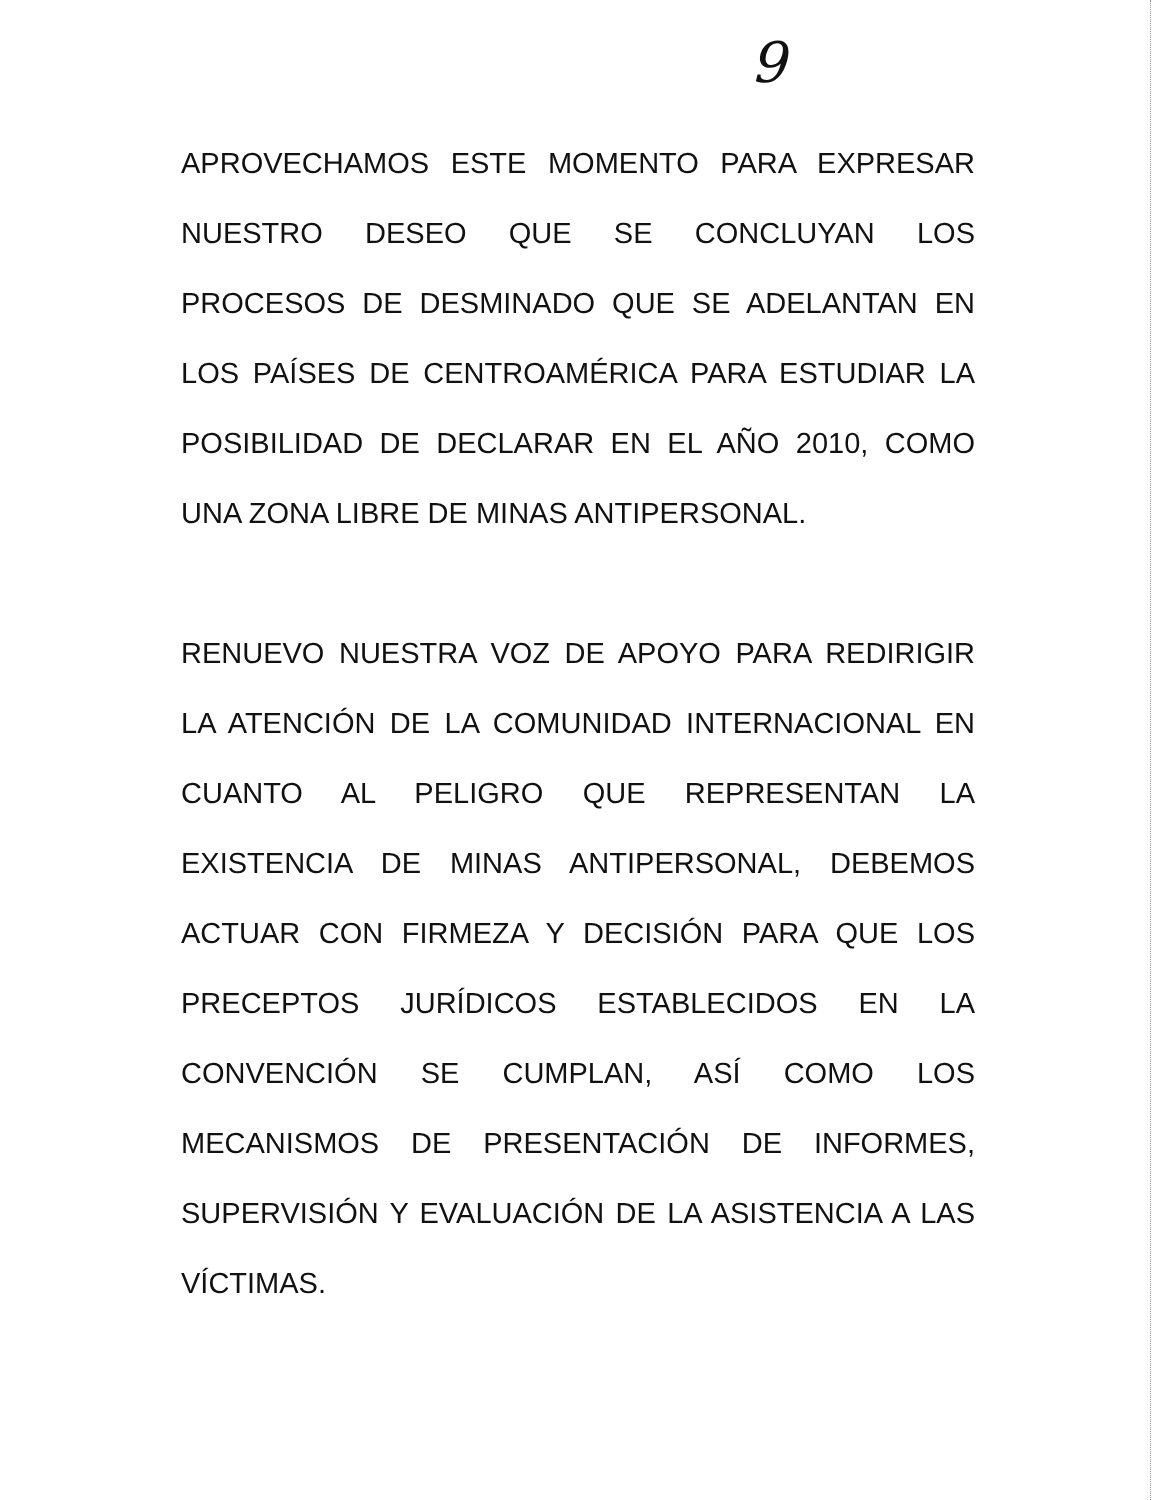9
APROVECHAMOS ESTE MOMENTO PARA EXPRESAR NUESTRO DESEO QUE SE CONCLUYAN LOS PROCESOS DE DESMINADO QUE SE ADELANTAN EN LOS PAÍSES DE CENTROAMÉRICA PARA ESTUDIAR LA POSIBILIDAD DE DECLARAR EN EL AÑO 2010, COMO UNA ZONA LIBRE DE MINAS ANTIPERSONAL.
RENUEVO NUESTRA VOZ DE APOYO PARA REDIRIGIR LA ATENCIÓN DE LA COMUNIDAD INTERNACIONAL EN CUANTO AL PELIGRO QUE REPRESENTAN LA EXISTENCIA DE MINAS ANTIPERSONAL, DEBEMOS ACTUAR CON FIRMEZA Y DECISIÓN PARA QUE LOS PRECEPTOS JURÍDICOS ESTABLECIDOS EN LA CONVENCIÓN SE CUMPLAN, ASÍ COMO LOS MECANISMOS DE PRESENTACIÓN DE INFORMES, SUPERVISIÓN Y EVALUACIÓN DE LA ASISTENCIA A LAS VÍCTIMAS.